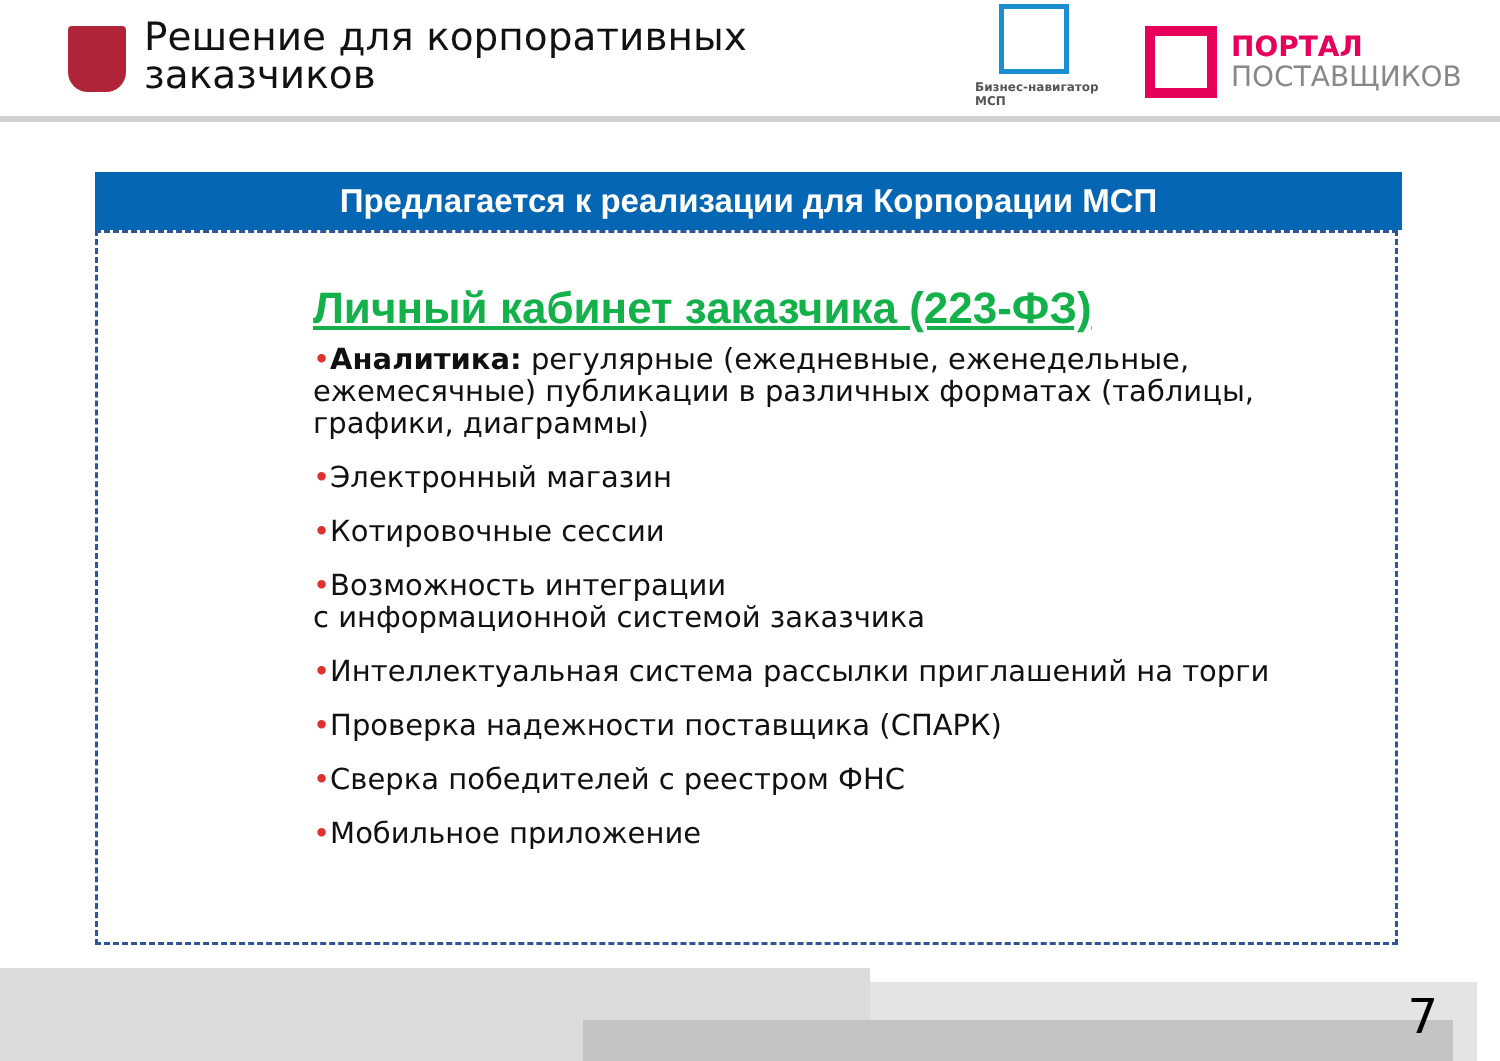Решение для корпоративных
заказчиков
Бизнес-навигатор
МСП
ПОРТАЛ
ПОСТАВЩИКОВ
Предлагается к реализации для Корпорации МСП
Личный кабинет заказчика (223-ФЗ)
•Аналитика: регулярные (ежедневные, еженедельные, ежемесячные) публикации в различных форматах (таблицы, графики, диаграммы)
•Электронный магазин
•Котировочные сессии
•Возможность интеграции
с информационной системой заказчика
•Интеллектуальная система рассылки приглашений на торги
•Проверка надежности поставщика (СПАРК)
•Сверка победителей с реестром ФНС
•Мобильное приложение
7